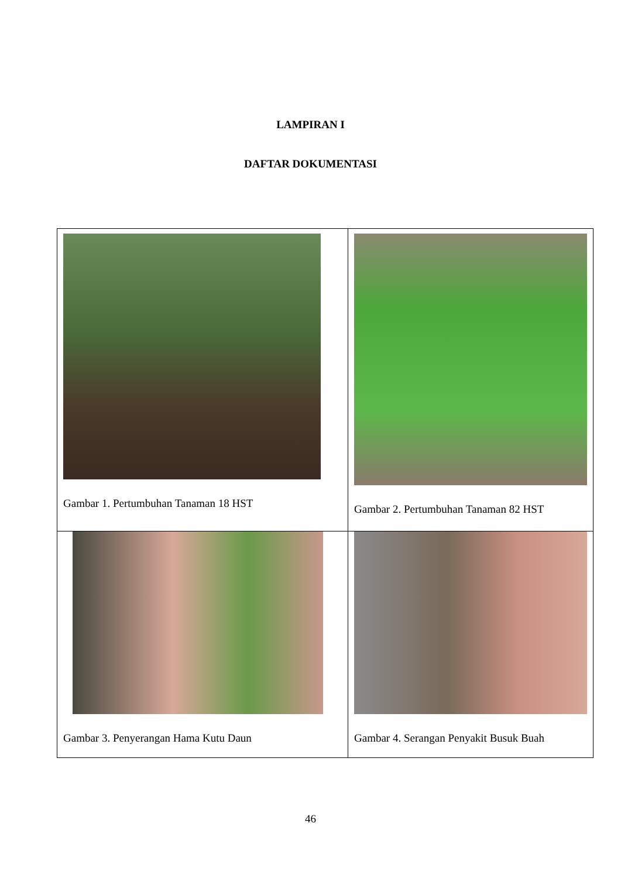LAMPIRAN I
DAFTAR DOKUMENTASI
| Gambar 1. Pertumbuhan Tanaman 18 HST | Gambar 2. Pertumbuhan Tanaman 82 HST |
| Gambar 3. Penyerangan Hama Kutu Daun | Gambar 4. Serangan Penyakit Busuk Buah |
46